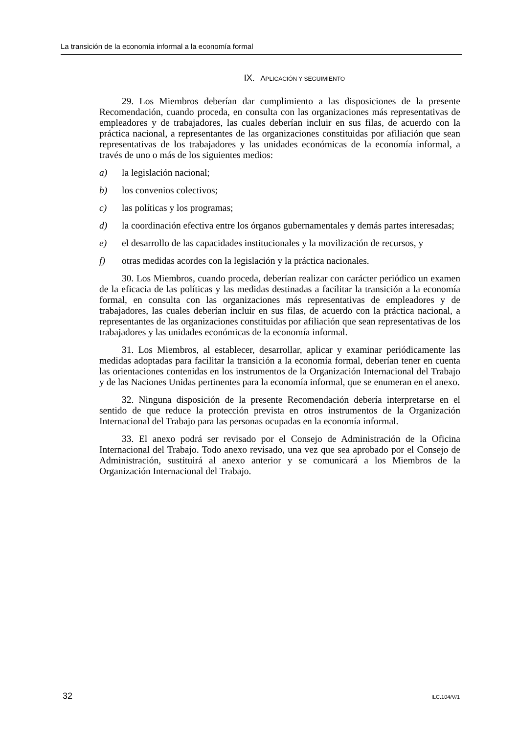La transición de la economía informal a la economía formal
IX. APLICACIÓN Y SEGUIMIENTO
29. Los Miembros deberían dar cumplimiento a las disposiciones de la presente Recomendación, cuando proceda, en consulta con las organizaciones más representativas de empleadores y de trabajadores, las cuales deberían incluir en sus filas, de acuerdo con la práctica nacional, a representantes de las organizaciones constituidas por afiliación que sean representativas de los trabajadores y las unidades económicas de la economía informal, a través de uno o más de los siguientes medios:
a) la legislación nacional;
b) los convenios colectivos;
c) las políticas y los programas;
d) la coordinación efectiva entre los órganos gubernamentales y demás partes interesadas;
e) el desarrollo de las capacidades institucionales y la movilización de recursos, y
f) otras medidas acordes con la legislación y la práctica nacionales.
30. Los Miembros, cuando proceda, deberían realizar con carácter periódico un examen de la eficacia de las políticas y las medidas destinadas a facilitar la transición a la economía formal, en consulta con las organizaciones más representativas de empleadores y de trabajadores, las cuales deberían incluir en sus filas, de acuerdo con la práctica nacional, a representantes de las organizaciones constituidas por afiliación que sean representativas de los trabajadores y las unidades económicas de la economía informal.
31. Los Miembros, al establecer, desarrollar, aplicar y examinar periódicamente las medidas adoptadas para facilitar la transición a la economía formal, deberían tener en cuenta las orientaciones contenidas en los instrumentos de la Organización Internacional del Trabajo y de las Naciones Unidas pertinentes para la economía informal, que se enumeran en el anexo.
32. Ninguna disposición de la presente Recomendación debería interpretarse en el sentido de que reduce la protección prevista en otros instrumentos de la Organización Internacional del Trabajo para las personas ocupadas en la economía informal.
33. El anexo podrá ser revisado por el Consejo de Administración de la Oficina Internacional del Trabajo. Todo anexo revisado, una vez que sea aprobado por el Consejo de Administración, sustituirá al anexo anterior y se comunicará a los Miembros de la Organización Internacional del Trabajo.
32 ILC.104/V/1